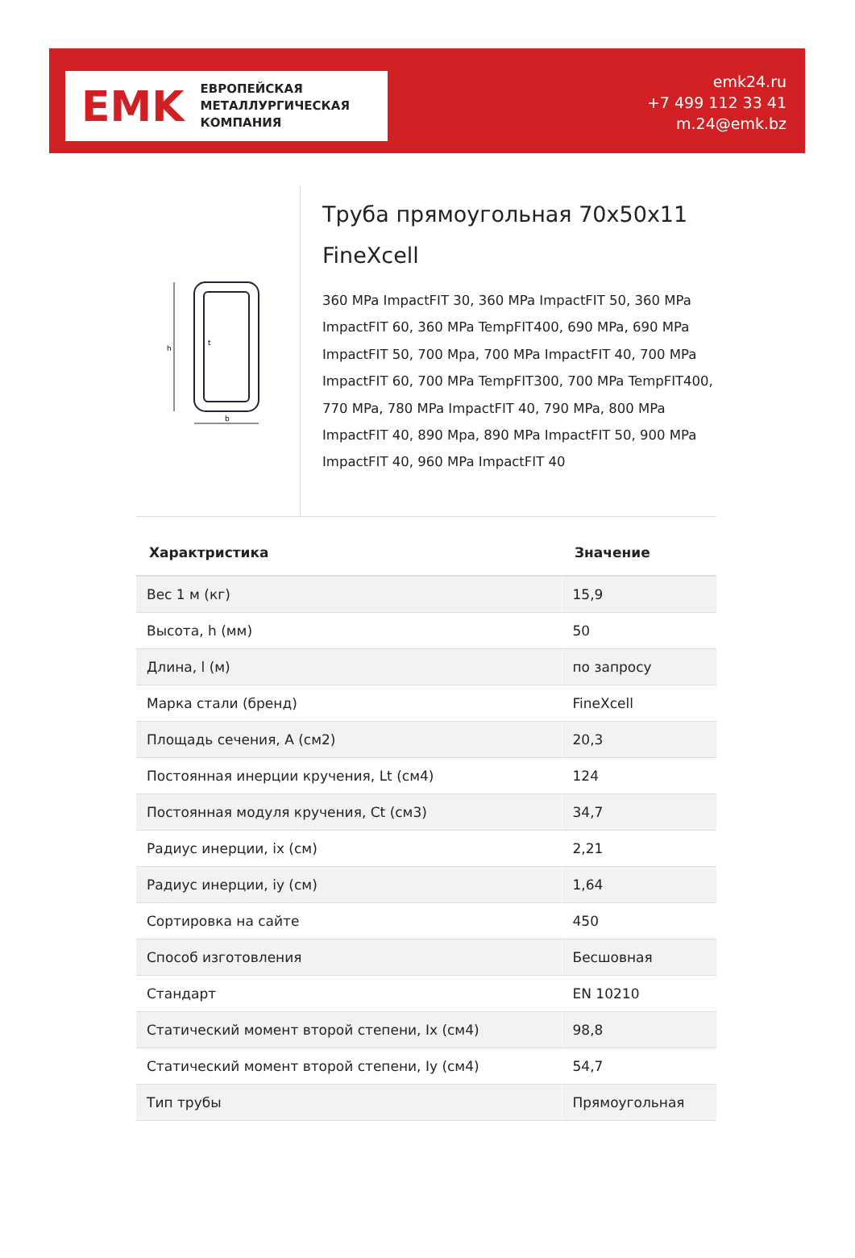EMK
ЕВРОПЕЙСКАЯ
МЕТАЛЛУРГИЧЕСКАЯ
КОМПАНИЯ
emk24.ru
+7 499 112 33 41
m.24@emk.bz
h
b
t
Труба прямоугольная 70x50x11 FineXcell
360 MPa ImpactFIT 30, 360 MPa ImpactFIT 50, 360 MPa ImpactFIT 60, 360 MPa TempFIT400, 690 MPa, 690 MPa ImpactFIT 50, 700 Mpa, 700 MPa ImpactFIT 40, 700 MPa ImpactFIT 60, 700 MPa TempFIT300, 700 MPa TempFIT400, 770 MPa, 780 MPa ImpactFIT 40, 790 MPa, 800 MPa ImpactFIT 40, 890 Mpa, 890 MPa ImpactFIT 50, 900 MPa ImpactFIT 40, 960 MPa ImpactFIT 40
| Характристика | Значение |
| --- | --- |
| Вес 1 м (кг) | 15,9 |
| Высота, h (мм) | 50 |
| Длина, l (м) | по запросу |
| Марка стали (бренд) | FineXcell |
| Площадь сечения, A (см2) | 20,3 |
| Постоянная инерции кручения, Lt (см4) | 124 |
| Постоянная модуля кручения, Ct (см3) | 34,7 |
| Радиус инерции, ix (см) | 2,21 |
| Радиус инерции, iy (см) | 1,64 |
| Сортировка на сайте | 450 |
| Способ изготовления | Бесшовная |
| Стандарт | EN 10210 |
| Статический момент второй степени, Ix (см4) | 98,8 |
| Статический момент второй степени, Iy (см4) | 54,7 |
| Тип трубы | Прямоугольная |